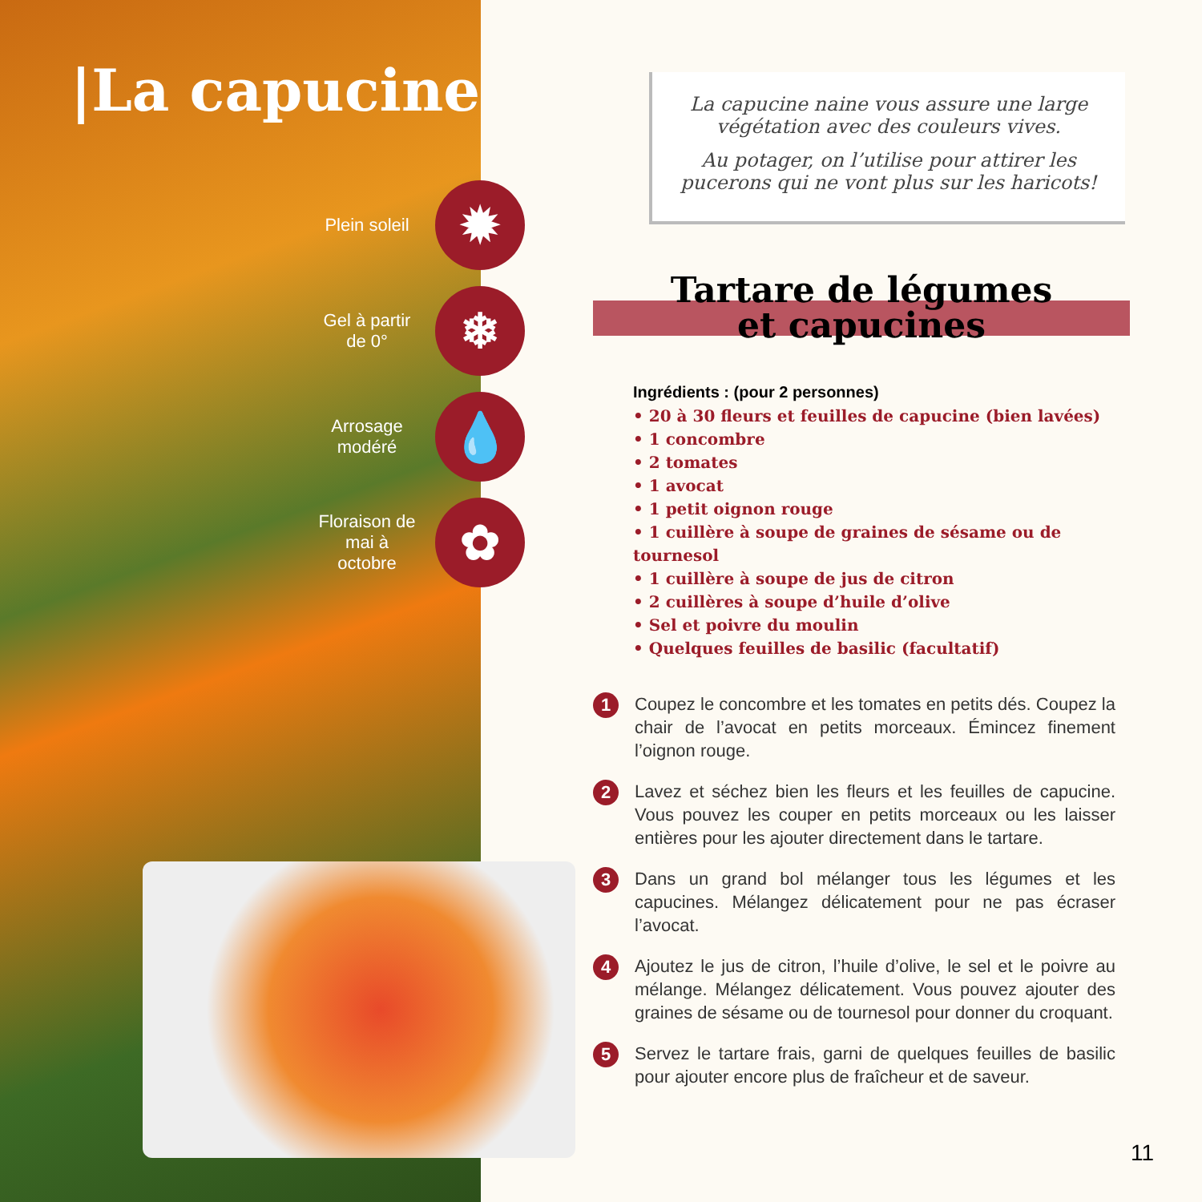|La capucine
Plein soleil ✹
Gel à partir de 0° ❄
Arrosage modéré 💧
Floraison de mai à octobre ✿
La capucine naine vous assure une large végétation avec des couleurs vives.
Au potager, on l’utilise pour attirer les pucerons qui ne vont plus sur les haricots!
Tartare de légumes
et capucines
Ingrédients : (pour 2 personnes)
• 20 à 30 fleurs et feuilles de capucine (bien lavées)
• 1 concombre
• 2 tomates
• 1 avocat
• 1 petit oignon rouge
• 1 cuillère à soupe de graines de sésame ou de tournesol
• 1 cuillère à soupe de jus de citron
• 2 cuillères à soupe d’huile d’olive
• Sel et poivre du moulin
• Quelques feuilles de basilic (facultatif)
1
Coupez le concombre et les tomates en petits dés. Coupez la chair de l’avocat en petits morceaux. Émincez finement l’oignon rouge.
2
Lavez et séchez bien les fleurs et les feuilles de capucine. Vous pouvez les couper en petits morceaux ou les laisser entières pour les ajouter directement dans le tartare.
3
Dans un grand bol mélanger tous les légumes et les capucines. Mélangez délicatement pour ne pas écraser l’avocat.
4
Ajoutez le jus de citron, l’huile d’olive, le sel et le poivre au mélange. Mélangez délicatement. Vous pouvez ajouter des graines de sésame ou de tournesol pour donner du croquant.
5
Servez le tartare frais, garni de quelques feuilles de basilic pour ajouter encore plus de fraîcheur et de saveur.
11